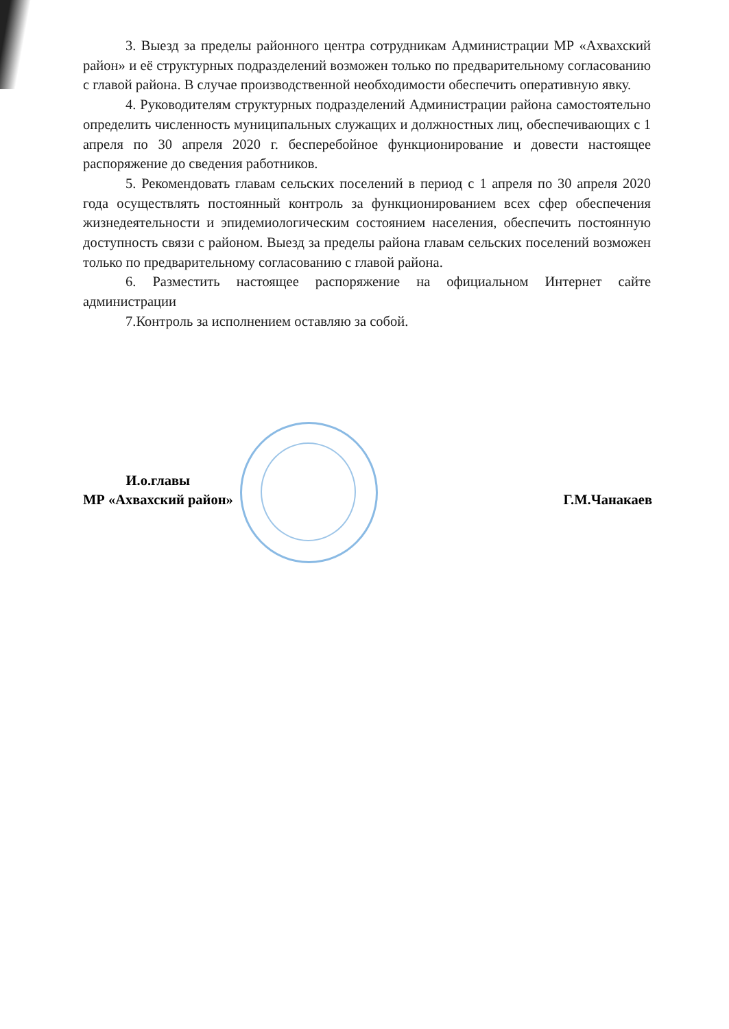3. Выезд за пределы районного центра сотрудникам Администрации МР «Ахвахский район» и её структурных подразделений возможен только по предварительному согласованию с главой района. В случае производственной необходимости обеспечить оперативную явку.
4. Руководителям структурных подразделений Администрации района самостоятельно определить численность муниципальных служащих и должностных лиц, обеспечивающих с 1 апреля по 30 апреля 2020 г. бесперебойное функционирование и довести настоящее распоряжение до сведения работников.
5. Рекомендовать главам сельских поселений в период с 1 апреля по 30 апреля 2020 года осуществлять постоянный контроль за функционированием всех сфер обеспечения жизнедеятельности и эпидемиологическим состоянием населения, обеспечить постоянную доступность связи с районом. Выезд за пределы района главам сельских поселений возможен только по предварительному согласованию с главой района.
6. Разместить настоящее распоряжение на официальном Интернет сайте администрации
7.Контроль за исполнением оставляю за собой.
И.о.главы
МР «Ахвахский район»
Г.М.Чанакаев